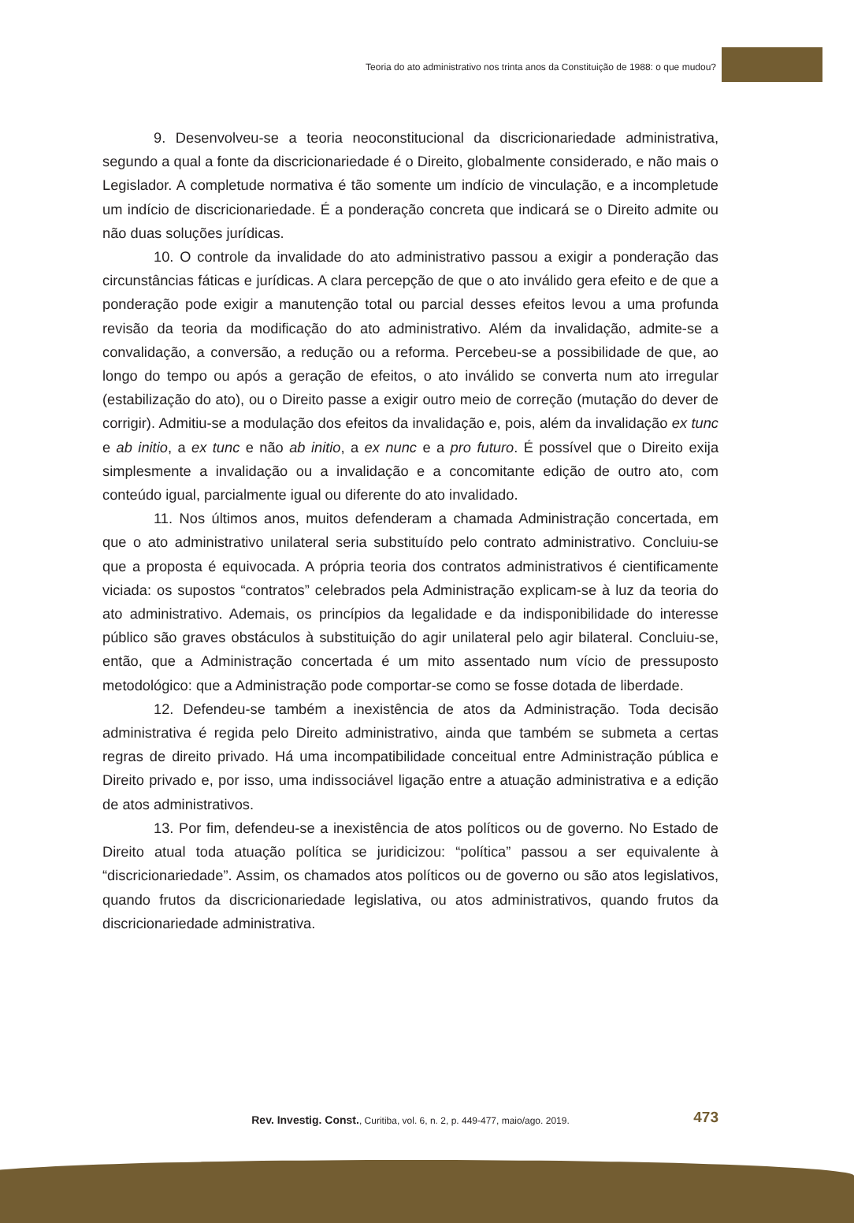Teoria do ato administrativo nos trinta anos da Constituição de 1988: o que mudou?
9. Desenvolveu-se a teoria neoconstitucional da discricionariedade administrativa, segundo a qual a fonte da discricionariedade é o Direito, globalmente considerado, e não mais o Legislador. A completude normativa é tão somente um indício de vinculação, e a incompletude um indício de discricionariedade. É a ponderação concreta que indicará se o Direito admite ou não duas soluções jurídicas.
10. O controle da invalidade do ato administrativo passou a exigir a ponderação das circunstâncias fáticas e jurídicas. A clara percepção de que o ato inválido gera efeito e de que a ponderação pode exigir a manutenção total ou parcial desses efeitos levou a uma profunda revisão da teoria da modificação do ato administrativo. Além da invalidação, admite-se a convalidação, a conversão, a redução ou a reforma. Percebeu-se a possibilidade de que, ao longo do tempo ou após a geração de efeitos, o ato inválido se converta num ato irregular (estabilização do ato), ou o Direito passe a exigir outro meio de correção (mutação do dever de corrigir). Admitiu-se a modulação dos efeitos da invalidação e, pois, além da invalidação ex tunc e ab initio, a ex tunc e não ab initio, a ex nunc e a pro futuro. É possível que o Direito exija simplesmente a invalidação ou a invalidação e a concomitante edição de outro ato, com conteúdo igual, parcialmente igual ou diferente do ato invalidado.
11. Nos últimos anos, muitos defenderam a chamada Administração concertada, em que o ato administrativo unilateral seria substituído pelo contrato administrativo. Concluiu-se que a proposta é equivocada. A própria teoria dos contratos administrativos é cientificamente viciada: os supostos “contratos” celebrados pela Administração explicam-se à luz da teoria do ato administrativo. Ademais, os princípios da legalidade e da indisponibilidade do interesse público são graves obstáculos à substituição do agir unilateral pelo agir bilateral. Concluiu-se, então, que a Administração concertada é um mito assentado num vício de pressuposto metodológico: que a Administração pode comportar-se como se fosse dotada de liberdade.
12. Defendeu-se também a inexistência de atos da Administração. Toda decisão administrativa é regida pelo Direito administrativo, ainda que também se submeta a certas regras de direito privado. Há uma incompatibilidade conceitual entre Administração pública e Direito privado e, por isso, uma indissociável ligação entre a atuação administrativa e a edição de atos administrativos.
13. Por fim, defendeu-se a inexistência de atos políticos ou de governo. No Estado de Direito atual toda atuação política se juridicizou: “política” passou a ser equivalente à “discricionariedade”. Assim, os chamados atos políticos ou de governo ou são atos legislativos, quando frutos da discricionariedade legislativa, ou atos administrativos, quando frutos da discricionariedade administrativa.
Rev. Investig. Const., Curitiba, vol. 6, n. 2, p. 449-477, maio/ago. 2019.
473